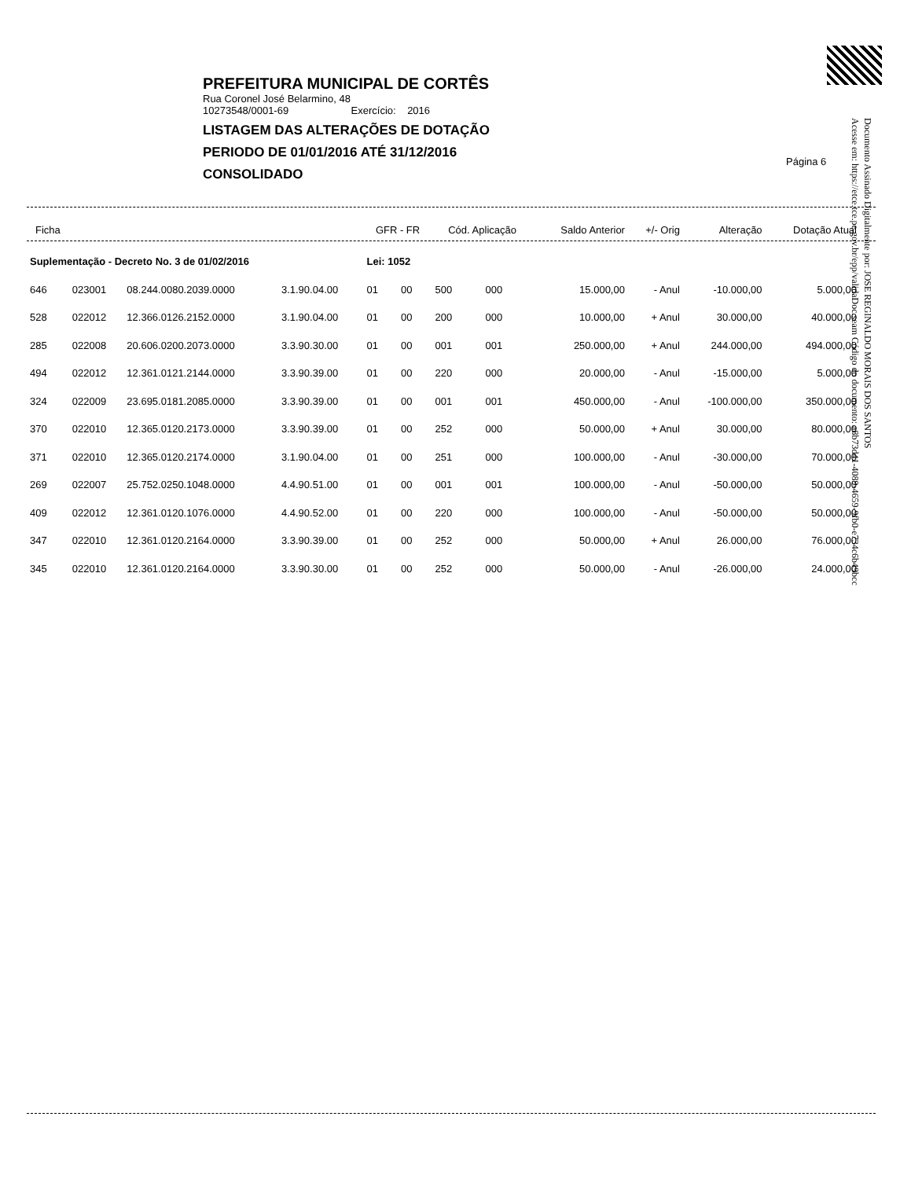PREFEITURA MUNICIPAL DE CORTÊS
Rua Coronel José Belarmino, 48
10273548/0001-69 Exercício: 2016
LISTAGEM DAS ALTERAÇÕES DE DOTAÇÃO
PERIODO DE 01/01/2016 ATÉ 31/12/2016
CONSOLIDADO
Página 6
Documento Assinado Digitalmente por: JOSE REGINALDO MORAIS DOS SANTOS
Acesse em: https://etce.tce.pe.gov.br/epp/validaDoc.seam Código do documento: a8b73d41-4089-4659-9fb0-e734c6b49bcc
| Ficha | | | | GFR - FR | | Cód. Aplicação | | Saldo Anterior | +/- Orig | Alteração | Dotação Atual |
| --- | --- | --- | --- | --- | --- | --- | --- | --- | --- | --- | --- |
| Suplementação - Decreto No. 3 de 01/02/2016 | | | | Lei: 1052 | | | | | | | |
| 646 | 023001 | 08.244.0080.2039.0000 | 3.1.90.04.00 | 01 | 00 | 500 | 000 | 15.000,00 | - Anul | -10.000,00 | 5.000,00 |
| 528 | 022012 | 12.366.0126.2152.0000 | 3.1.90.04.00 | 01 | 00 | 200 | 000 | 10.000,00 | + Anul | 30.000,00 | 40.000,00 |
| 285 | 022008 | 20.606.0200.2073.0000 | 3.3.90.30.00 | 01 | 00 | 001 | 001 | 250.000,00 | + Anul | 244.000,00 | 494.000,00 |
| 494 | 022012 | 12.361.0121.2144.0000 | 3.3.90.39.00 | 01 | 00 | 220 | 000 | 20.000,00 | - Anul | -15.000,00 | 5.000,00 |
| 324 | 022009 | 23.695.0181.2085.0000 | 3.3.90.39.00 | 01 | 00 | 001 | 001 | 450.000,00 | - Anul | -100.000,00 | 350.000,00 |
| 370 | 022010 | 12.365.0120.2173.0000 | 3.3.90.39.00 | 01 | 00 | 252 | 000 | 50.000,00 | + Anul | 30.000,00 | 80.000,00 |
| 371 | 022010 | 12.365.0120.2174.0000 | 3.1.90.04.00 | 01 | 00 | 251 | 000 | 100.000,00 | - Anul | -30.000,00 | 70.000,00 |
| 269 | 022007 | 25.752.0250.1048.0000 | 4.4.90.51.00 | 01 | 00 | 001 | 001 | 100.000,00 | - Anul | -50.000,00 | 50.000,00 |
| 409 | 022012 | 12.361.0120.1076.0000 | 4.4.90.52.00 | 01 | 00 | 220 | 000 | 100.000,00 | - Anul | -50.000,00 | 50.000,00 |
| 347 | 022010 | 12.361.0120.2164.0000 | 3.3.90.39.00 | 01 | 00 | 252 | 000 | 50.000,00 | + Anul | 26.000,00 | 76.000,00 |
| 345 | 022010 | 12.361.0120.2164.0000 | 3.3.90.30.00 | 01 | 00 | 252 | 000 | 50.000,00 | - Anul | -26.000,00 | 24.000,00 |